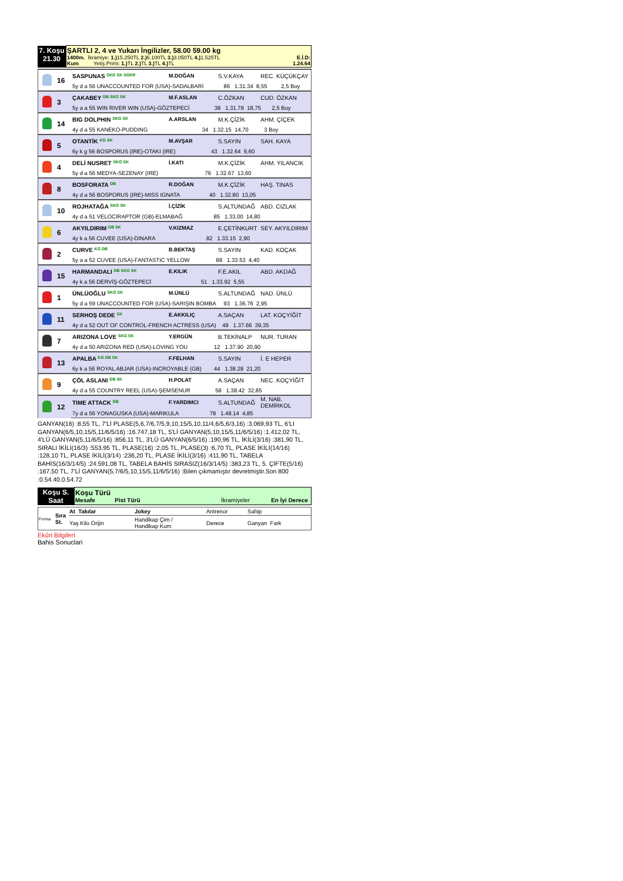| 7. Koşu 21.30 | ŞARTLI 2, 4 ve Yukarı İngilizler, 58.00 59.00 kg 1400m. İkramiye: 1.) 15.250TL 2.) 6.100TL 3.) 3.050TL 4.) 1.525TL E.İ.D: Kum Yetiş.Primi: 1.) TL 2.) TL 3.) TL 4.) TL 1.24.64 |
| | 16 | SASPUNAS SKG SK SGKR | M.DOĞAN | S.V.KAYA | REC. KÜÇÜKÇAY |
| | | 5y d a 56 UNACCOUNTED FOR (USA)-SADALBARİ 86 1.31.34 8,55 2,5 Boy | | | |
| | 3 | ÇAKABEY DB SKG SK | M.F.ASLAN | C.ÖZKAN | CUD. ÖZKAN |
| | | 5y a a 55 WIN RIVER WIN (USA)-GÖZTEPECİ 38 1.31.78 18,75 2,5 Boy | | | |
| | 14 | BIG DOLPHIN SKG SK | A.ARSLAN | M.K.ÇİZİK | AHM. ÇİÇEK |
| | | 4y d a 55 KANEKO-PUDDING 34 1.32.15 14,70 3 Boy | | | |
| | 5 | OTANTİK KG SK | M.AVŞAR | S.SAYIN | SAH. KAYA |
| | | 6y k g 56 BOSPORUS (IRE)-OTAKI (IRE) 43 1.32.64 9,60 | | | |
| | 4 | DELİ NUSRET SKG SK | İ.KATI | M.K.ÇİZİK | AHM. YILANCIK |
| | | 5y d a 56 MEDYA-SEZENAY (IRE) 76 1.32.67 13,60 | | | |
| | 8 | BOSFORATA DB | R.DOĞAN | M.K.ÇİZİK | HAŞ. TINAS |
| | | 4y d a 56 BOSPORUS (IRE)-MISS IGNATA 40 1.32.80 13,05 | | | |
| | 10 | ROJHATAĞA SKG SK | İ.ÇİZİK | S.ALTUNDAĞ | ABD. CIZLAK |
| | | 4y d a 51 VELOCIRAPTOR (GB)-ELMABAĞ 85 1.33.00 14,80 | | | |
| | 6 | AKYILDIRIM DB SK | V.KIZMAZ | E.ÇETİNKURT | SEY. AKYILDIRIM |
| | | 4y k a 56 CUVEE (USA)-DINARA 82 1.33.15 2,90 | | | |
| | 2 | CURVE KG DB | B.BEKTAŞ | S.SAYIN | KAD. KOÇAK |
| | | 5y a a 52 CUVEE (USA)-FANTASTIC YELLOW 88 1.33.53 4,40 | | | |
| | 15 | HARMANDALI DB SKG SK | E.KILIK | F.E.AKIL | ABD. AKDAĞ |
| | | 4y k a 56 DERVİŞ-GÖZTEPECİ 51 1.33.92 5,55 | | | |
| | 1 | ÜNLÜOĞLU SKG SK | M.ÜNLÜ | S.ALTUNDAĞ | NAD. ÜNLÜ |
| | | 5y d a 59 UNACCOUNTED FOR (USA)-SARIŞIN BOMBA 93 1.36.76 2,95 | | | |
| | 11 | SERHOŞ DEDE SK | E.AKKILIÇ | A.SAÇAN | LAT. KOÇYİĞİT |
| | | 4y d a 52 OUT OF CONTROL-FRENCH ACTRESS (USA) 49 1.37.66 39,35 | | | |
| | 7 | ARIZONA LOVE SKG SK | Y.ERGÜN | B.TEKİNALP | NUR. TURAN |
| | | 4y d a 50 ARIZONA RED (USA)-LOVING YOU 12 1.37.90 20,90 | | | |
| | 13 | APALBA KG DB SK | F.FELHAN | S.SAYIN | İ. E HEPER |
| | | 6y k a 56 ROYAL ABJAR (USA)-INCROYABLE (GB) 44 1.38.28 21,20 | | | |
| | 9 | ÇÖL ASLANI DB SK | H.POLAT | A.SAÇAN | NEC. KOÇYİĞİT |
| | | 4y d a 55 COUNTRY REEL (USA)-ŞEMSENUR 58 1.38.42 32,85 | | | |
| | 12 | TIME ATTACK DB | F.YARDIMCI | S.ALTUNDAĞ | M. NAB. DEMİRKOL |
| | | 7y d a 56 YONAGUSKA (USA)-MARIKULA 78 1.48.14 4,85 | | | |
GANYAN(16) :8,55 TL, 7'Lİ PLASE(5,6,7/6,7/5,9,10,15/5,10,11/4,6/5,6/3,16) :3.069,93 TL, 6'LI GANYAN(6/5,10,15/5,11/6/5/16) :16.747,18 TL, 5'Lİ GANYAN(5,10,15/5,11/6/5/16) :1.412,02 TL, 4'LÜ GANYAN(5,11/6/5/16) :856,11 TL, 3'LÜ GANYAN(6/5/16) :190,96 TL, İKİLİ(3/16) :381,90 TL, SIRALI İKİLİ(16/3) :553,95 TL, PLASE(16) :2,05 TL, PLASE(3) :6,70 TL, PLASE İKİLİ(14/16) :128,10 TL, PLASE İKİLİ(3/14) :236,20 TL, PLASE İKİLİ(3/16) :411,90 TL, TABELA BAHİS(16/3/14/5) :24.591,08 TL, TABELA BAHİS SIRASIZ(16/3/14/5) :383,23 TL, 5. ÇİFTE(5/16) :167,50 TL, 7'Lİ GANYAN(5,7/6/5,10,15/5,11/6/5/16) :Bilen çıkmamıştır devretmiştir.Son 800 :0.54.40.0.54.72
| Koşu S. Saat | Koşu Türü Mesafe Pist Türü İkramiyeler En İyi Derece |
| Forma | Sıra St. | At Takılar | Jokey | Antrenor | Sahip |
| | | Yaş Kilo Orijin | Handikap Çim / Handikap Kum | Derece | Ganyan Fark |
Ekűri Bilgileri
Bahis Sonuclari